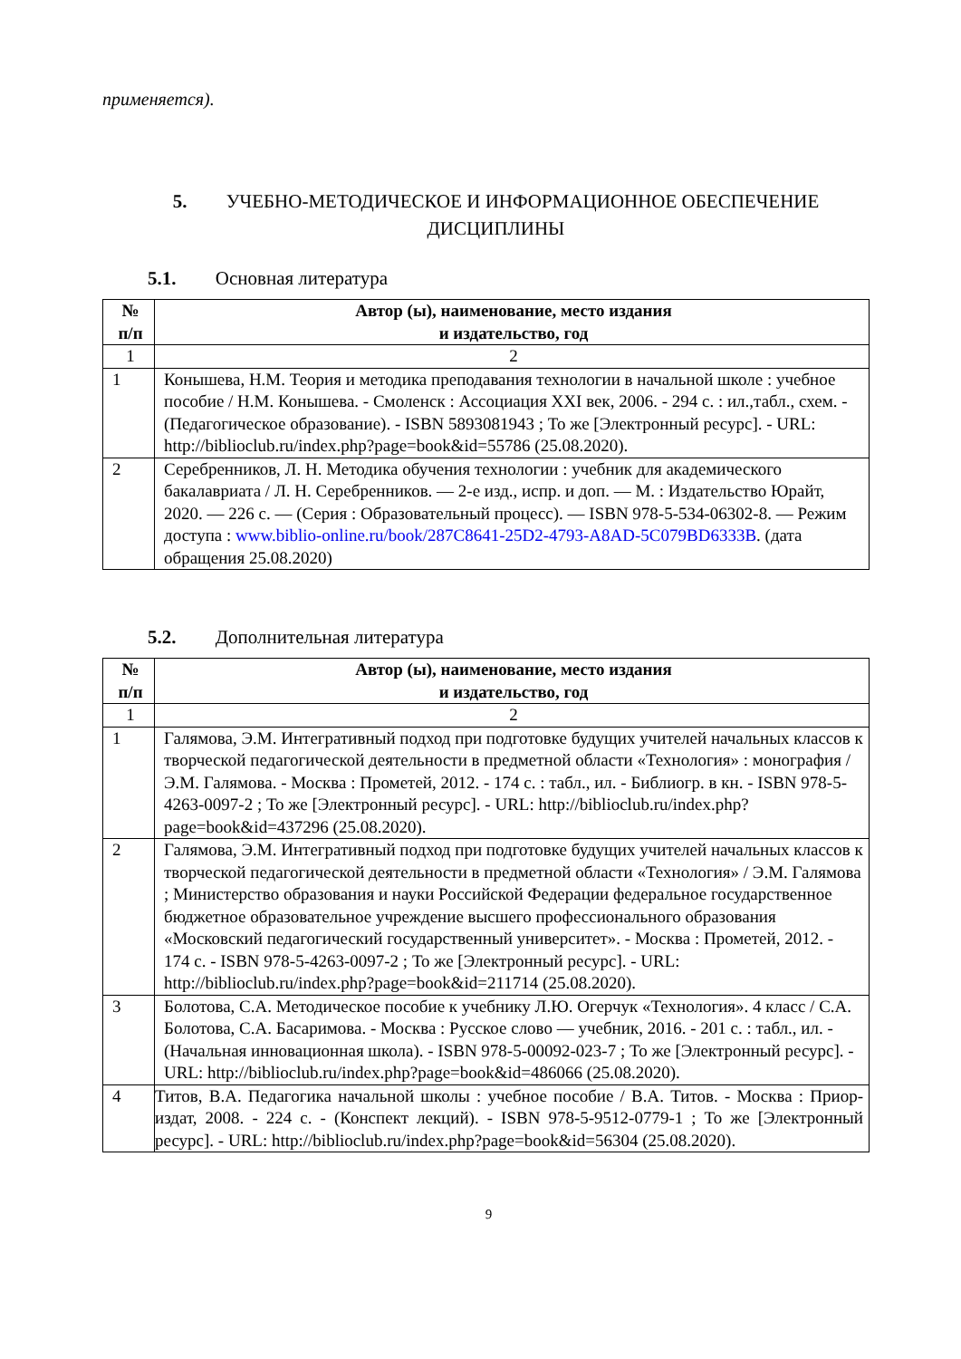применяется).
5. УЧЕБНО-МЕТОДИЧЕСКОЕ И ИНФОРМАЦИОННОЕ ОБЕСПЕЧЕНИЕ ДИСЦИПЛИНЫ
5.1. Основная литература
| № п/п | Автор (ы), наименование, место издания и издательство, год |
| --- | --- |
| 1 | 2 |
| 1 | Конышева, Н.М. Теория и методика преподавания технологии в начальной школе : учебное пособие / Н.М. Конышева. - Смоленск : Ассоциация XXI век, 2006. - 294 с. : ил.,табл., схем. - (Педагогическое образование). - ISBN 5893081943 ; То же [Электронный ресурс]. - URL: http://biblioclub.ru/index.php?page=book&id=55786 (25.08.2020). |
| 2 | Серебренников, Л. Н. Методика обучения технологии : учебник для академического бакалавриата / Л. Н. Серебренников. — 2-е изд., испр. и доп. — М. : Издательство Юрайт, 2020. — 226 с. — (Серия : Образовательный процесс). — ISBN 978-5-534-06302-8. — Режим доступа : www.biblio-online.ru/book/287C8641-25D2-4793-A8AD-5C079BD6333B . (дата обращения 25.08.2020) |
5.2. Дополнительная литература
| № п/п | Автор (ы), наименование, место издания и издательство, год |
| --- | --- |
| 1 | 2 |
| 1 | Галямова, Э.М. Интегративный подход при подготовке будущих учителей начальных классов к творческой педагогической деятельности в предметной области «Технология» : монография / Э.М. Галямова. - Москва : Прометей, 2012. - 174 с. : табл., ил. - Библиогр. в кн. - ISBN 978-5-4263-0097-2 ; То же [Электронный ресурс]. - URL: http://biblioclub.ru/index.php?page=book&id=437296 (25.08.2020). |
| 2 | Галямова, Э.М. Интегративный подход при подготовке будущих учителей начальных классов к творческой педагогической деятельности в предметной области «Технология» / Э.М. Галямова ; Министерство образования и науки Российской Федерации федеральное государственное бюджетное образовательное учреждение высшего профессионального образования «Московский педагогический государственный университет». - Москва : Прометей, 2012. - 174 с. - ISBN 978-5-4263-0097-2 ; То же [Электронный ресурс]. - URL: http://biblioclub.ru/index.php?page=book&id=211714 (25.08.2020). |
| 3 | Болотова, С.А. Методическое пособие к учебнику Л.Ю. Огерчук «Технология». 4 класс / С.А. Болотова, С.А. Басаримова. - Москва : Русское слово — учебник, 2016. - 201 с. : табл., ил. - (Начальная инновационная школа). - ISBN 978-5-00092-023-7 ; То же [Электронный ресурс]. - URL: http://biblioclub.ru/index.php?page=book&id=486066 (25.08.2020). |
| 4 | Титов, В.А. Педагогика начальной школы : учебное пособие / В.А. Титов. - Москва : Приор-издат, 2008. - 224 с. - (Конспект лекций). - ISBN 978-5-9512-0779-1 ; То же [Электронный ресурс]. - URL: http://biblioclub.ru/index.php?page=book&id=56304 (25.08.2020). |
9